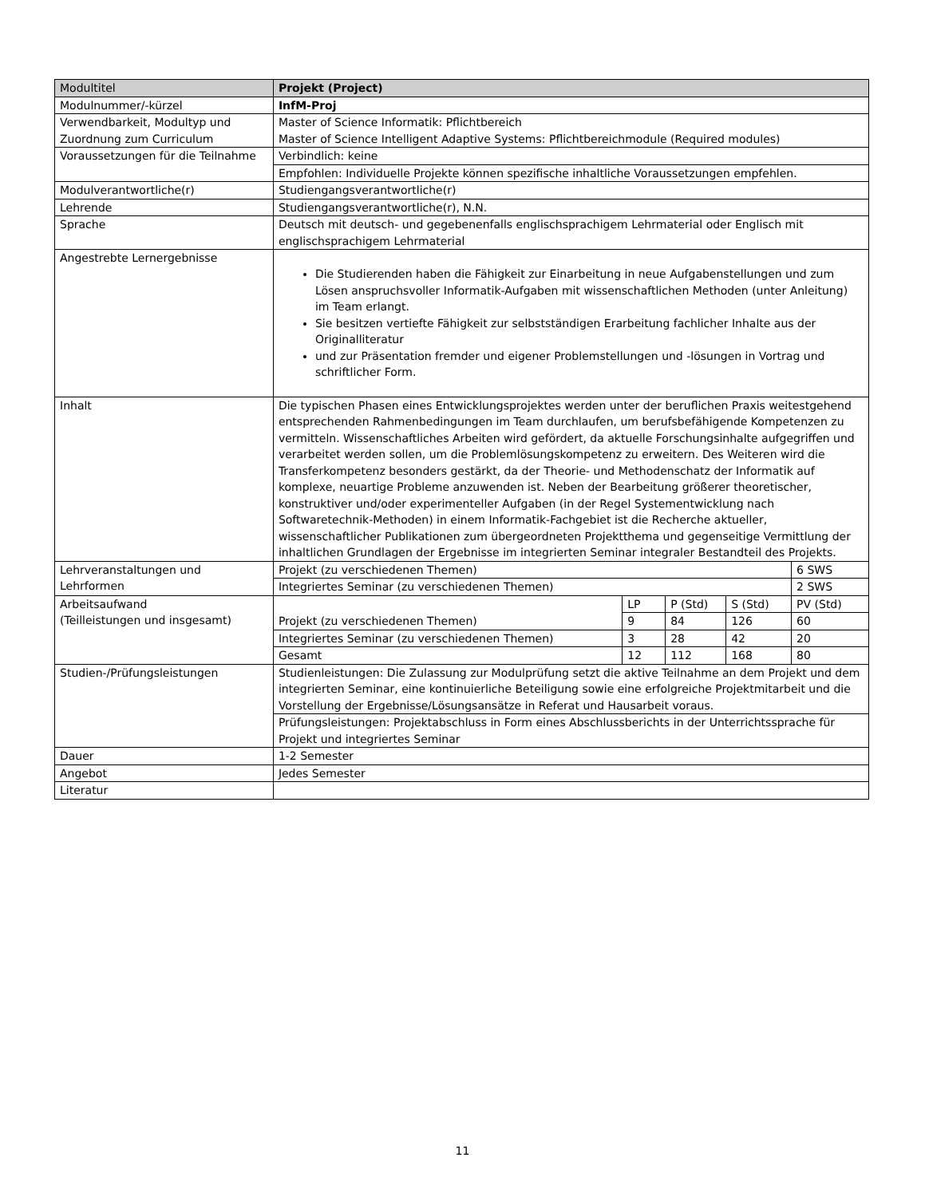| Modultitel | Projekt (Project) | | | | |
| Modulnummer/-kürzel | InfM-Proj | | | | |
| Verwendbarkeit, Modultyp und Zuordnung zum Curriculum | Master of Science Informatik: Pflichtbereich Master of Science Intelligent Adaptive Systems: Pflichtbereichmodule (Required modules) | | | | |
| Voraussetzungen für die Teilnahme | Verbindlich: keine | | | | |
| | Empfohlen: Individuelle Projekte können spezifische inhaltliche Voraussetzungen empfehlen. | | | | |
| Modulverantwortliche(r) | Studiengangsverantwortliche(r) | | | | |
| Lehrende | Studiengangsverantwortliche(r), N.N. | | | | |
| Sprache | Deutsch mit deutsch- und gegebenenfalls englischsprachigem Lehrmaterial oder Englisch mit englischsprachigem Lehrmaterial | | | | |
| Angestrebte Lernergebnisse | Die Studierenden haben die Fähigkeit zur Einarbeitung in neue Aufgabenstellungen und zum Lösen anspruchsvoller Informatik-Aufgaben mit wissenschaftlichen Methoden (unter Anleitung) im Team erlangt. Sie besitzen vertiefte Fähigkeit zur selbstständigen Erarbeitung fachlicher Inhalte aus der Originalliteratur und zur Präsentation fremder und eigener Problemstellungen und -lösungen in Vortrag und schriftlicher Form. | | | | |
| Inhalt | Die typischen Phasen eines Entwicklungsprojektes werden unter der beruflichen Praxis weitestgehend entsprechenden Rahmenbedingungen im Team durchlaufen, um berufsbefähigende Kompetenzen zu vermitteln. Wissenschaftliches Arbeiten wird gefördert, da aktuelle Forschungsinhalte aufgegriffen und verarbeitet werden sollen, um die Problemlösungskompetenz zu erweitern. Des Weiteren wird die Transferkompetenz besonders gestärkt, da der Theorie- und Methodenschatz der Informatik auf komplexe, neuartige Probleme anzuwenden ist. Neben der Bearbeitung größerer theoretischer, konstruktiver und/oder experimenteller Aufgaben (in der Regel Systementwicklung nach Softwaretechnik-Methoden) in einem Informatik-Fachgebiet ist die Recherche aktueller, wissenschaftlicher Publikationen zum übergeordneten Projektthema und gegenseitige Vermittlung der inhaltlichen Grundlagen der Ergebnisse im integrierten Seminar integraler Bestandteil des Projekts. | | | | |
| Lehrveranstaltungen und Lehrformen | Projekt (zu verschiedenen Themen) | | | | 6 SWS |
| | Integriertes Seminar (zu verschiedenen Themen) | | | | 2 SWS |
| Arbeitsaufwand (Teilleistungen und insgesamt) | Projekt (zu verschiedenen Themen) | LP | P (Std) | S (Std) | PV (Std) |
| | | 9 | 84 | 126 | 60 |
| | Integriertes Seminar (zu verschiedenen Themen) | 3 | 28 | 42 | 20 |
| | Gesamt | 12 | 112 | 168 | 80 |
| Studien-/Prüfungsleistungen | Studienleistungen: Die Zulassung zur Modulprüfung setzt die aktive Teilnahme an dem Projekt und dem integrierten Seminar, eine kontinuierliche Beteiligung sowie eine erfolgreiche Projektmitarbeit und die Vorstellung der Ergebnisse/Lösungsansätze in Referat und Hausarbeit voraus. | | | | |
| | Prüfungsleistungen: Projektabschluss in Form eines Abschlussberichts in der Unterrichtssprache für Projekt und integriertes Seminar | | | | |
| Dauer | 1-2 Semester | | | | |
| Angebot | Jedes Semester | | | | |
| Literatur | | | | | |
11